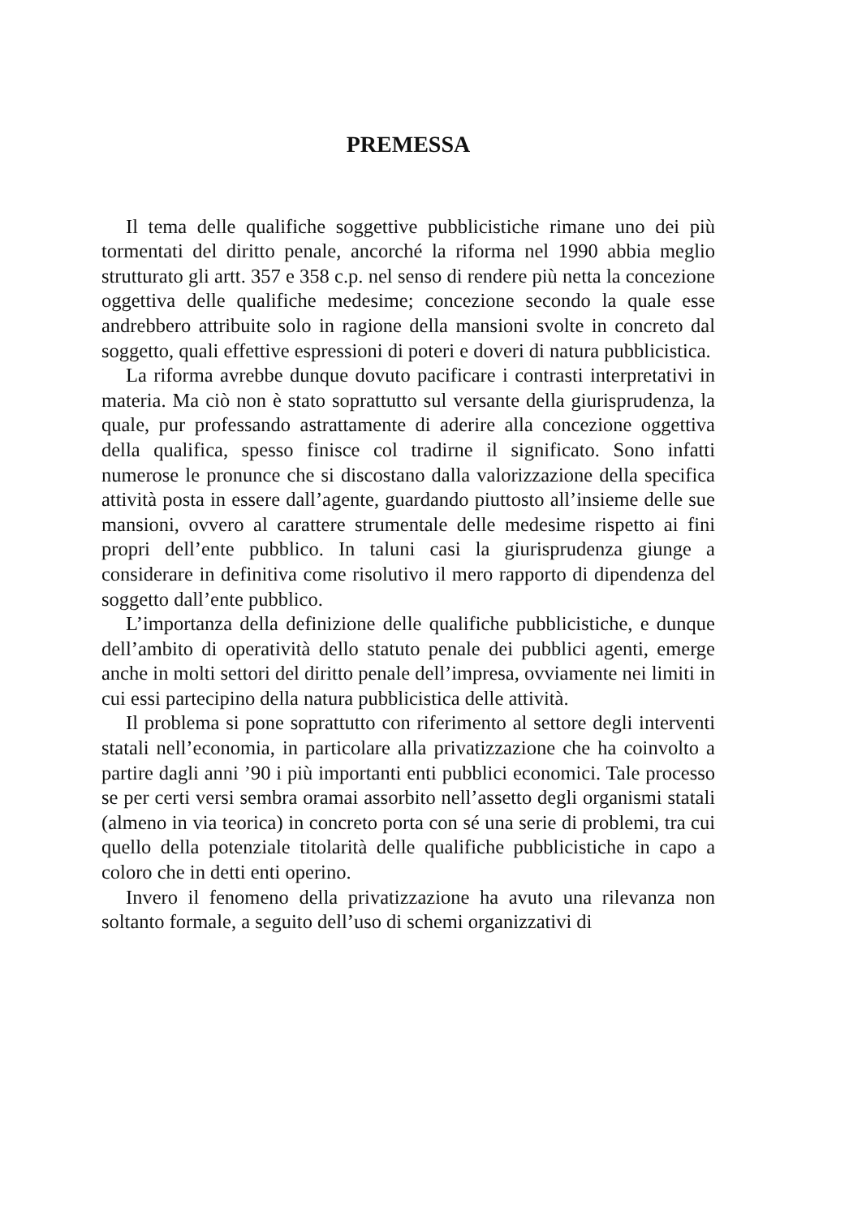PREMESSA
Il tema delle qualifiche soggettive pubblicistiche rimane uno dei più tormentati del diritto penale, ancorché la riforma nel 1990 abbia meglio strutturato gli artt. 357 e 358 c.p. nel senso di rendere più netta la concezione oggettiva delle qualifiche medesime; concezione secondo la quale esse andrebbero attribuite solo in ragione della mansioni svolte in concreto dal soggetto, quali effettive espressioni di poteri e doveri di natura pubblicistica.
La riforma avrebbe dunque dovuto pacificare i contrasti interpretativi in materia. Ma ciò non è stato soprattutto sul versante della giurisprudenza, la quale, pur professando astrattamente di aderire alla concezione oggettiva della qualifica, spesso finisce col tradirne il significato. Sono infatti numerose le pronunce che si discostano dalla valorizzazione della specifica attività posta in essere dall’agente, guardando piuttosto all’insieme delle sue mansioni, ovvero al carattere strumentale delle medesime rispetto ai fini propri dell’ente pubblico. In taluni casi la giurisprudenza giunge a considerare in definitiva come risolutivo il mero rapporto di dipendenza del soggetto dall’ente pubblico.
L’importanza della definizione delle qualifiche pubblicistiche, e dunque dell’ambito di operatività dello statuto penale dei pubblici agenti, emerge anche in molti settori del diritto penale dell’impresa, ovviamente nei limiti in cui essi partecipino della natura pubblicistica delle attività.
Il problema si pone soprattutto con riferimento al settore degli interventi statali nell’economia, in particolare alla privatizzazione che ha coinvolto a partire dagli anni ’90 i più importanti enti pubblici economici. Tale processo se per certi versi sembra oramai assorbito nell’assetto degli organismi statali (almeno in via teorica) in concreto porta con sé una serie di problemi, tra cui quello della potenziale titolarità delle qualifiche pubblicistiche in capo a coloro che in detti enti operino.
Invero il fenomeno della privatizzazione ha avuto una rilevanza non soltanto formale, a seguito dell’uso di schemi organizzativi di